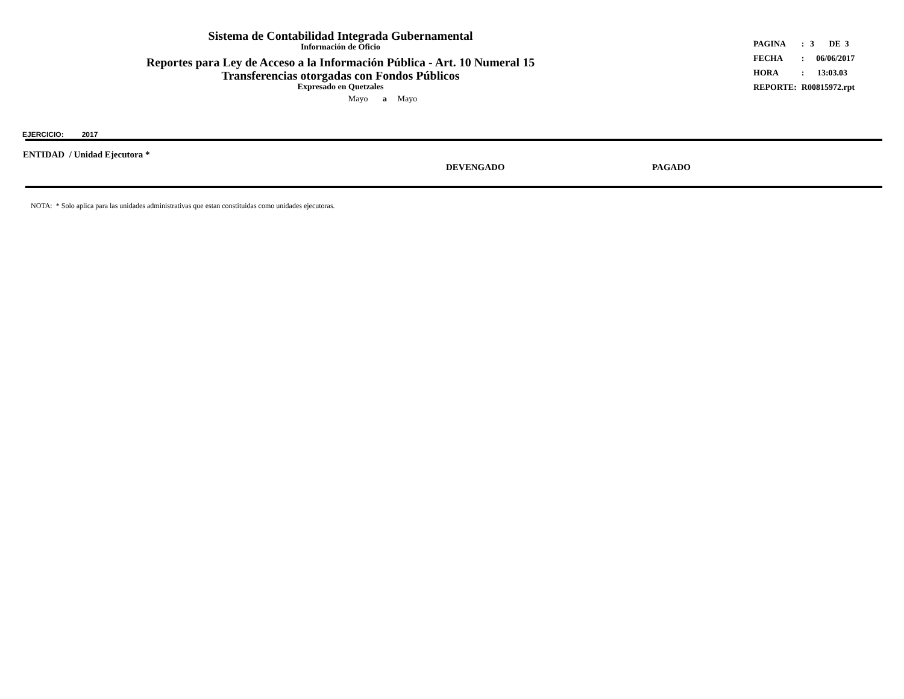Sistema de Contabilidad Integrada Gubernamental
Información de Oficio
Reportes para Ley de Acceso a la Información Pública - Art. 10 Numeral 15
Transferencias otorgadas con Fondos Públicos
Expresado en Quetzales
Mayo a Mayo
| PAGINA | : | 3 DE 3 |
| FECHA | : | 06/06/2017 |
| HORA | : | 13:03.03 |
| REPORTE: | R00815972.rpt | |
EJERCICIO: 2017
| ENTIDAD / Unidad Ejecutora * | DEVENGADO | PAGADO |
| --- | --- | --- |
NOTA: * Solo aplica para las unidades administrativas que estan constituidas como unidades ejecutoras.